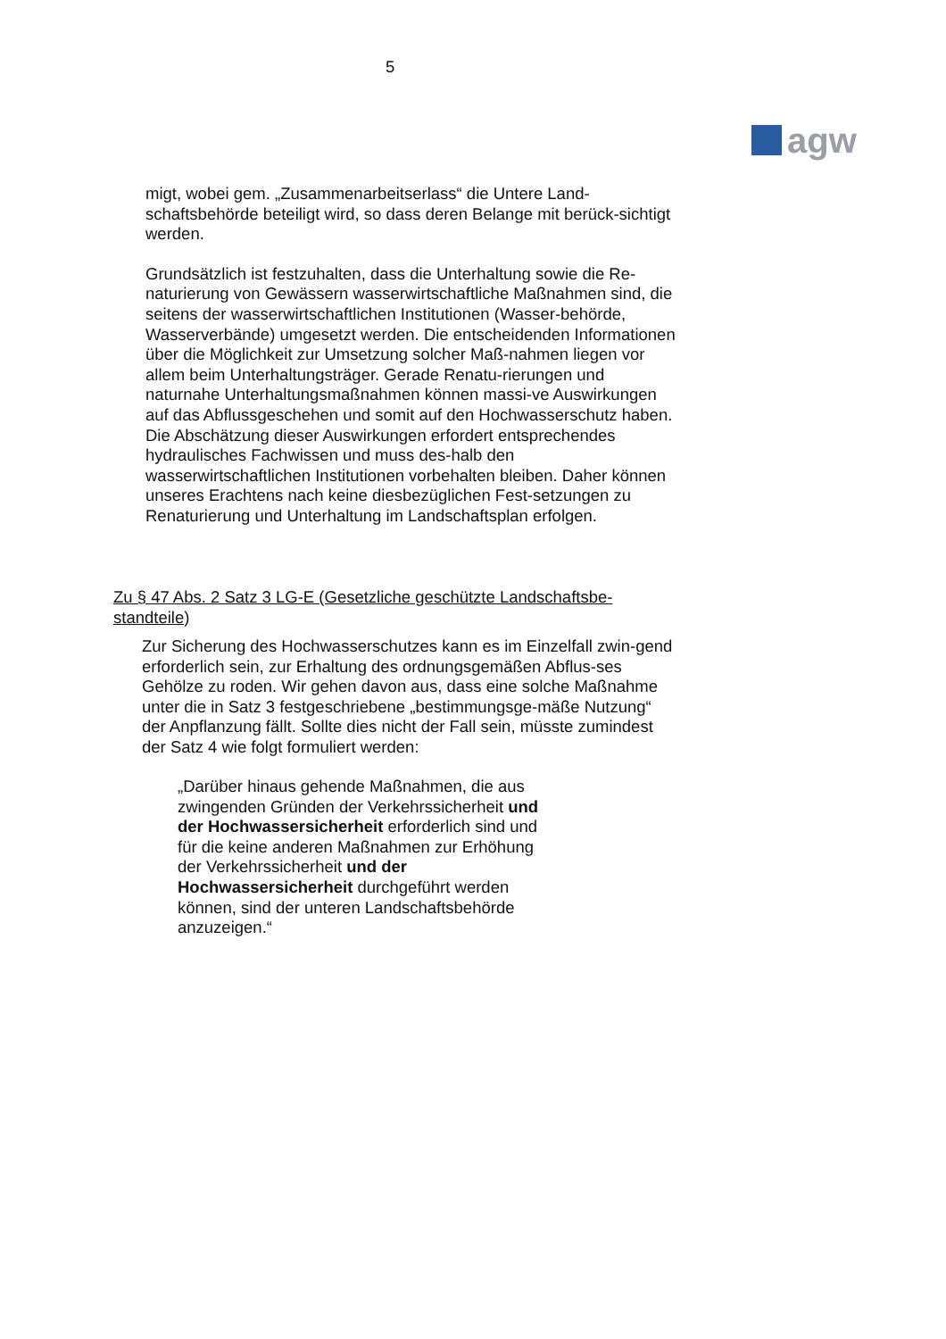5
agw
migt, wobei gem. „Zusammenarbeitserlass“ die Untere Land-schaftsbehörde beteiligt wird, so dass deren Belange mit berück-sichtigt werden.
Grundsätzlich ist festzuhalten, dass die Unterhaltung sowie die Re-naturierung von Gewässern wasserwirtschaftliche Maßnahmen sind, die seitens der wasserwirtschaftlichen Institutionen (Wasser-behörde, Wasserverbände) umgesetzt werden. Die entscheidenden Informationen über die Möglichkeit zur Umsetzung solcher Maß-nahmen liegen vor allem beim Unterhaltungsträger. Gerade Renatu-rierungen und naturnahe Unterhaltungsmaßnahmen können massi-ve Auswirkungen auf das Abflussgeschehen und somit auf den Hochwasserschutz haben. Die Abschätzung dieser Auswirkungen erfordert entsprechendes hydraulisches Fachwissen und muss des-halb den wasserwirtschaftlichen Institutionen vorbehalten bleiben. Daher können unseres Erachtens nach keine diesbezüglichen Fest-setzungen zu Renaturierung und Unterhaltung im Landschaftsplan erfolgen.
Zu § 47 Abs. 2 Satz 3 LG-E (Gesetzliche geschützte Landschaftsbe-standteile)
Zur Sicherung des Hochwasserschutzes kann es im Einzelfall zwin-gend erforderlich sein, zur Erhaltung des ordnungsgemäßen Abflus-ses Gehölze zu roden. Wir gehen davon aus, dass eine solche Maßnahme unter die in Satz 3 festgeschriebene „bestimmungsge-mäße Nutzung“ der Anpflanzung fällt. Sollte dies nicht der Fall sein, müsste zumindest der Satz 4 wie folgt formuliert werden:
„Darüber hinaus gehende Maßnahmen, die aus zwingenden Gründen der Verkehrssicherheit und der Hochwassersicherheit erforderlich sind und für die keine anderen Maßnahmen zur Erhöhung der Verkehrssicherheit und der Hochwassersicherheit durchgeführt werden können, sind der unteren Landschaftsbehörde anzuzeigen.“